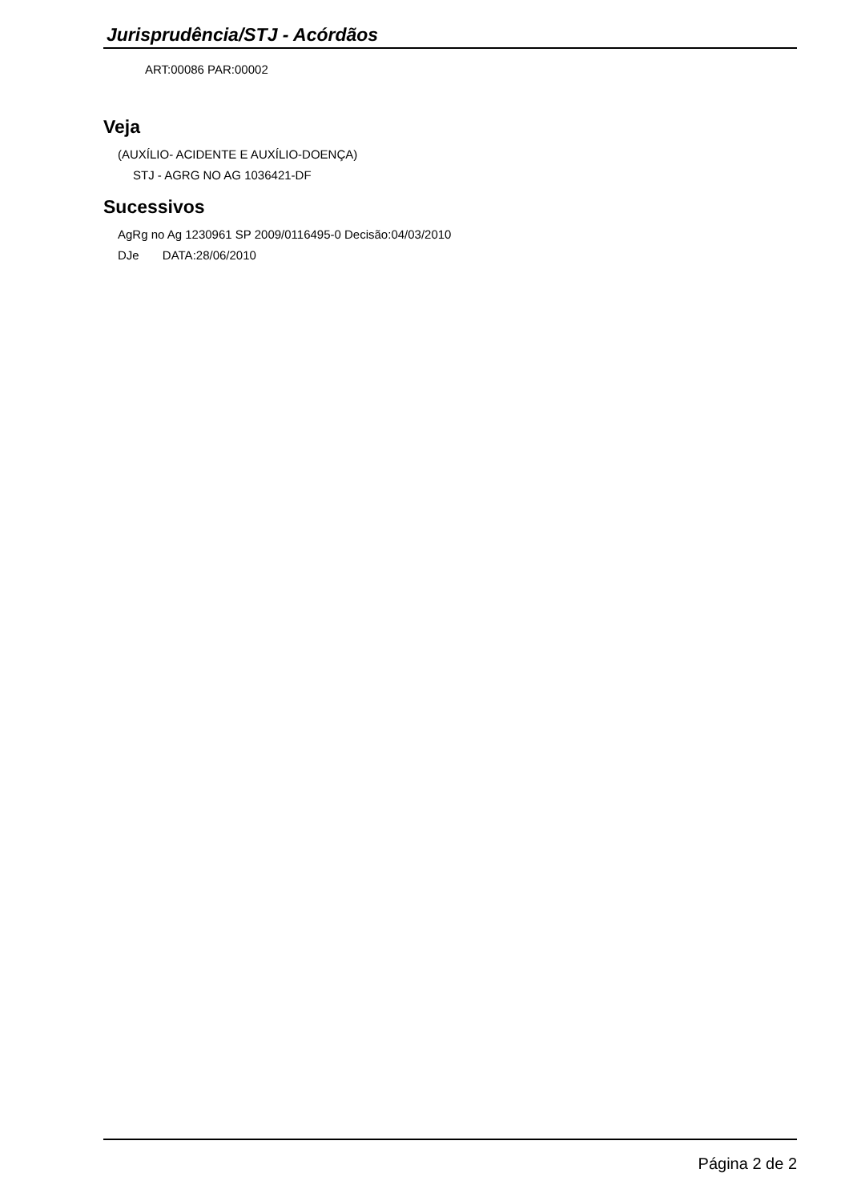Jurisprudência/STJ - Acórdãos
ART:00086 PAR:00002
Veja
(AUXÍLIO- ACIDENTE E AUXÍLIO-DOENÇA)
STJ - AGRG NO AG 1036421-DF
Sucessivos
AgRg no Ag 1230961 SP 2009/0116495-0 Decisão:04/03/2010
DJe DATA:28/06/2010
Página 2 de 2